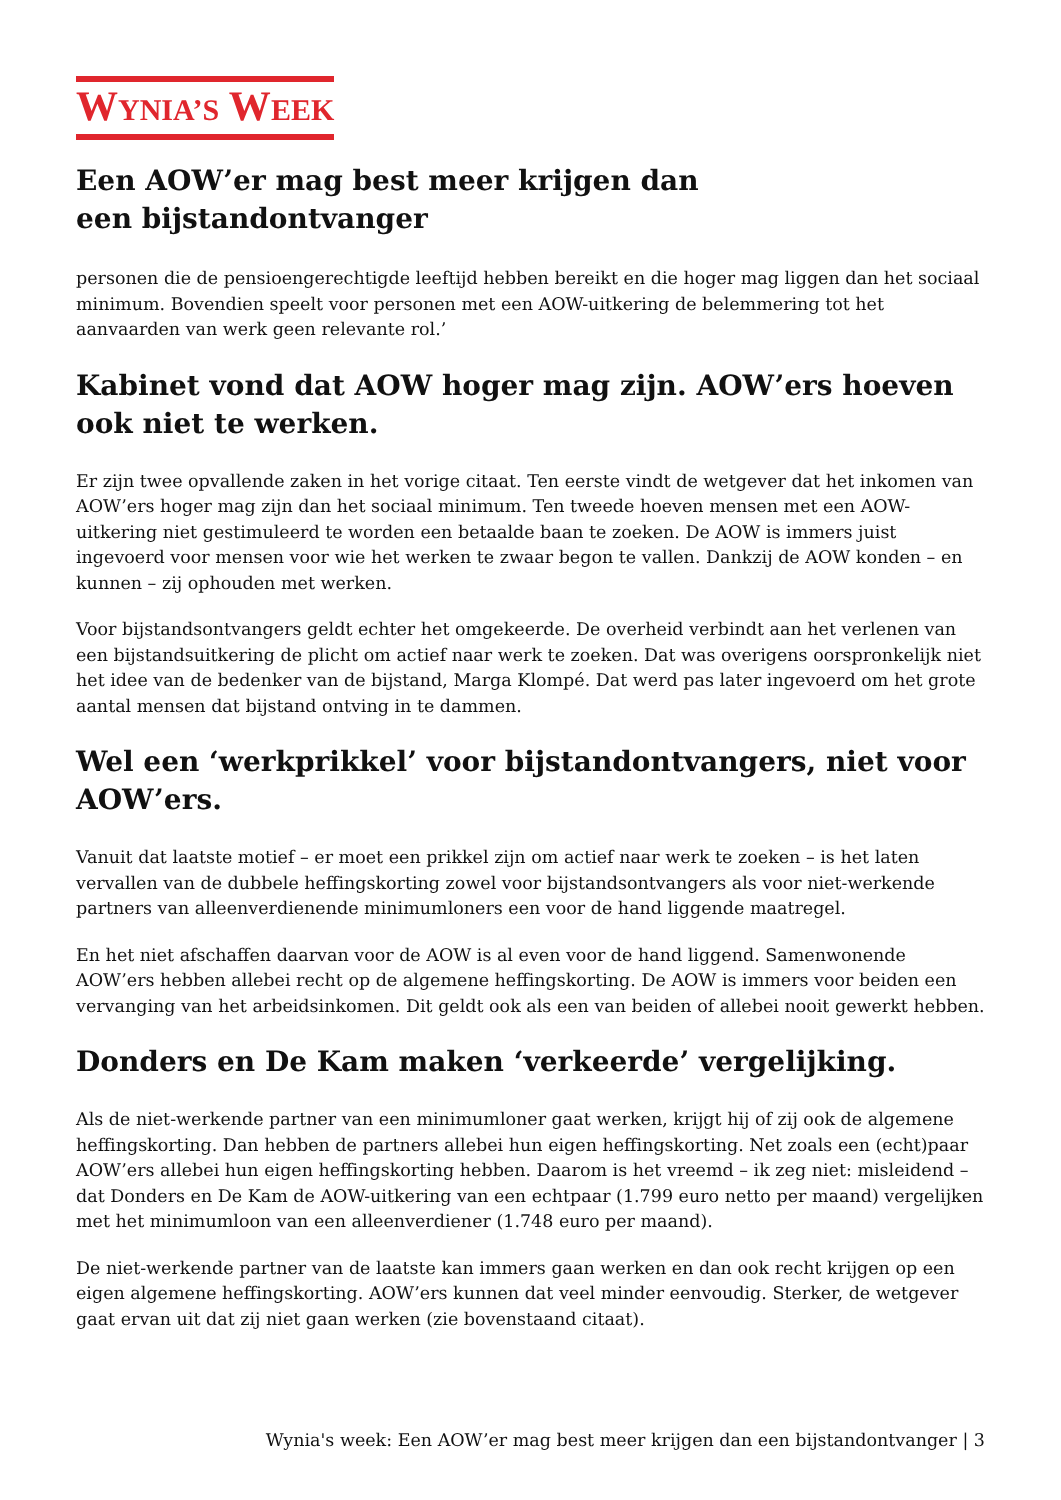WYNIA’S WEEK
Een AOW’er mag best meer krijgen dan een bijstandontvanger
personen die de pensioengerechtigde leeftijd hebben bereikt en die hoger mag liggen dan het sociaal minimum. Bovendien speelt voor personen met een AOW-uitkering de belemmering tot het aanvaarden van werk geen relevante rol.’
Kabinet vond dat AOW hoger mag zijn. AOW’ers hoeven ook niet te werken.
Er zijn twee opvallende zaken in het vorige citaat. Ten eerste vindt de wetgever dat het inkomen van AOW’ers hoger mag zijn dan het sociaal minimum. Ten tweede hoeven mensen met een AOW-uitkering niet gestimuleerd te worden een betaalde baan te zoeken. De AOW is immers juist ingevoerd voor mensen voor wie het werken te zwaar begon te vallen. Dankzij de AOW konden – en kunnen – zij ophouden met werken.
Voor bijstandsontvangers geldt echter het omgekeerde. De overheid verbindt aan het verlenen van een bijstandsuitkering de plicht om actief naar werk te zoeken. Dat was overigens oorspronkelijk niet het idee van de bedenker van de bijstand, Marga Klompé. Dat werd pas later ingevoerd om het grote aantal mensen dat bijstand ontving in te dammen.
Wel een ‘werkprikkel’ voor bijstandontvangers, niet voor AOW’ers.
Vanuit dat laatste motief – er moet een prikkel zijn om actief naar werk te zoeken – is het laten vervallen van de dubbele heffingskorting zowel voor bijstandsontvangers als voor niet-werkende partners van alleenverdienende minimumloners een voor de hand liggende maatregel.
En het niet afschaffen daarvan voor de AOW is al even voor de hand liggend. Samenwonende AOW’ers hebben allebei recht op de algemene heffingskorting. De AOW is immers voor beiden een vervanging van het arbeidsinkomen. Dit geldt ook als een van beiden of allebei nooit gewerkt hebben.
Donders en De Kam maken ‘verkeerde’ vergelijking.
Als de niet-werkende partner van een minimumloner gaat werken, krijgt hij of zij ook de algemene heffingskorting. Dan hebben de partners allebei hun eigen heffingskorting. Net zoals een (echt)paar AOW’ers allebei hun eigen heffingskorting hebben. Daarom is het vreemd – ik zeg niet: misleidend – dat Donders en De Kam de AOW-uitkering van een echtpaar (1.799 euro netto per maand) vergelijken met het minimumloon van een alleenverdiener (1.748 euro per maand).
De niet-werkende partner van de laatste kan immers gaan werken en dan ook recht krijgen op een eigen algemene heffingskorting. AOW’ers kunnen dat veel minder eenvoudig. Sterker, de wetgever gaat ervan uit dat zij niet gaan werken (zie bovenstaand citaat).
Wynia's week: Een AOW’er mag best meer krijgen dan een bijstandontvanger | 3